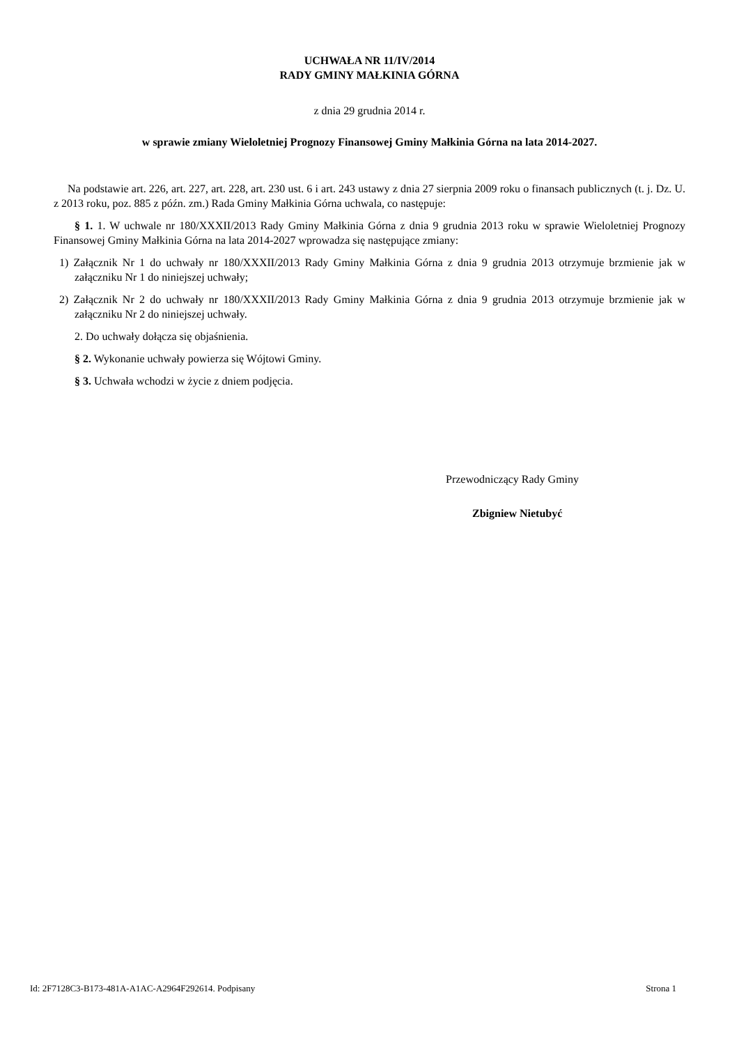UCHWAŁA NR 11/IV/2014
RADY GMINY MAŁKINIA GÓRNA
z dnia 29 grudnia 2014 r.
w sprawie zmiany Wieloletniej Prognozy Finansowej Gminy Małkinia Górna na lata 2014-2027.
Na podstawie art. 226, art. 227, art. 228, art. 230 ust. 6 i art. 243 ustawy z dnia 27 sierpnia 2009 roku o finansach publicznych (t. j. Dz. U. z 2013 roku, poz. 885 z późn. zm.) Rada Gminy Małkinia Górna uchwala, co następuje:
§ 1. 1. W uchwale nr 180/XXXII/2013 Rady Gminy Małkinia Górna z dnia 9 grudnia 2013 roku w sprawie Wieloletniej Prognozy Finansowej Gminy Małkinia Górna na lata 2014-2027 wprowadza się następujące zmiany:
1) Załącznik Nr 1 do uchwały nr 180/XXXII/2013 Rady Gminy Małkinia Górna z dnia 9 grudnia 2013 otrzymuje brzmienie jak w załączniku Nr 1 do niniejszej uchwały;
2) Załącznik Nr 2 do uchwały nr 180/XXXII/2013 Rady Gminy Małkinia Górna z dnia 9 grudnia 2013 otrzymuje brzmienie jak w załączniku Nr 2 do niniejszej uchwały.
2. Do uchwały dołącza się objaśnienia.
§ 2. Wykonanie uchwały powierza się Wójtowi Gminy.
§ 3. Uchwała wchodzi w życie z dniem podjęcia.
Przewodniczący Rady Gminy
Zbigniew Nietubyć
Id: 2F7128C3-B173-481A-A1AC-A2964F292614. Podpisany Strona 1